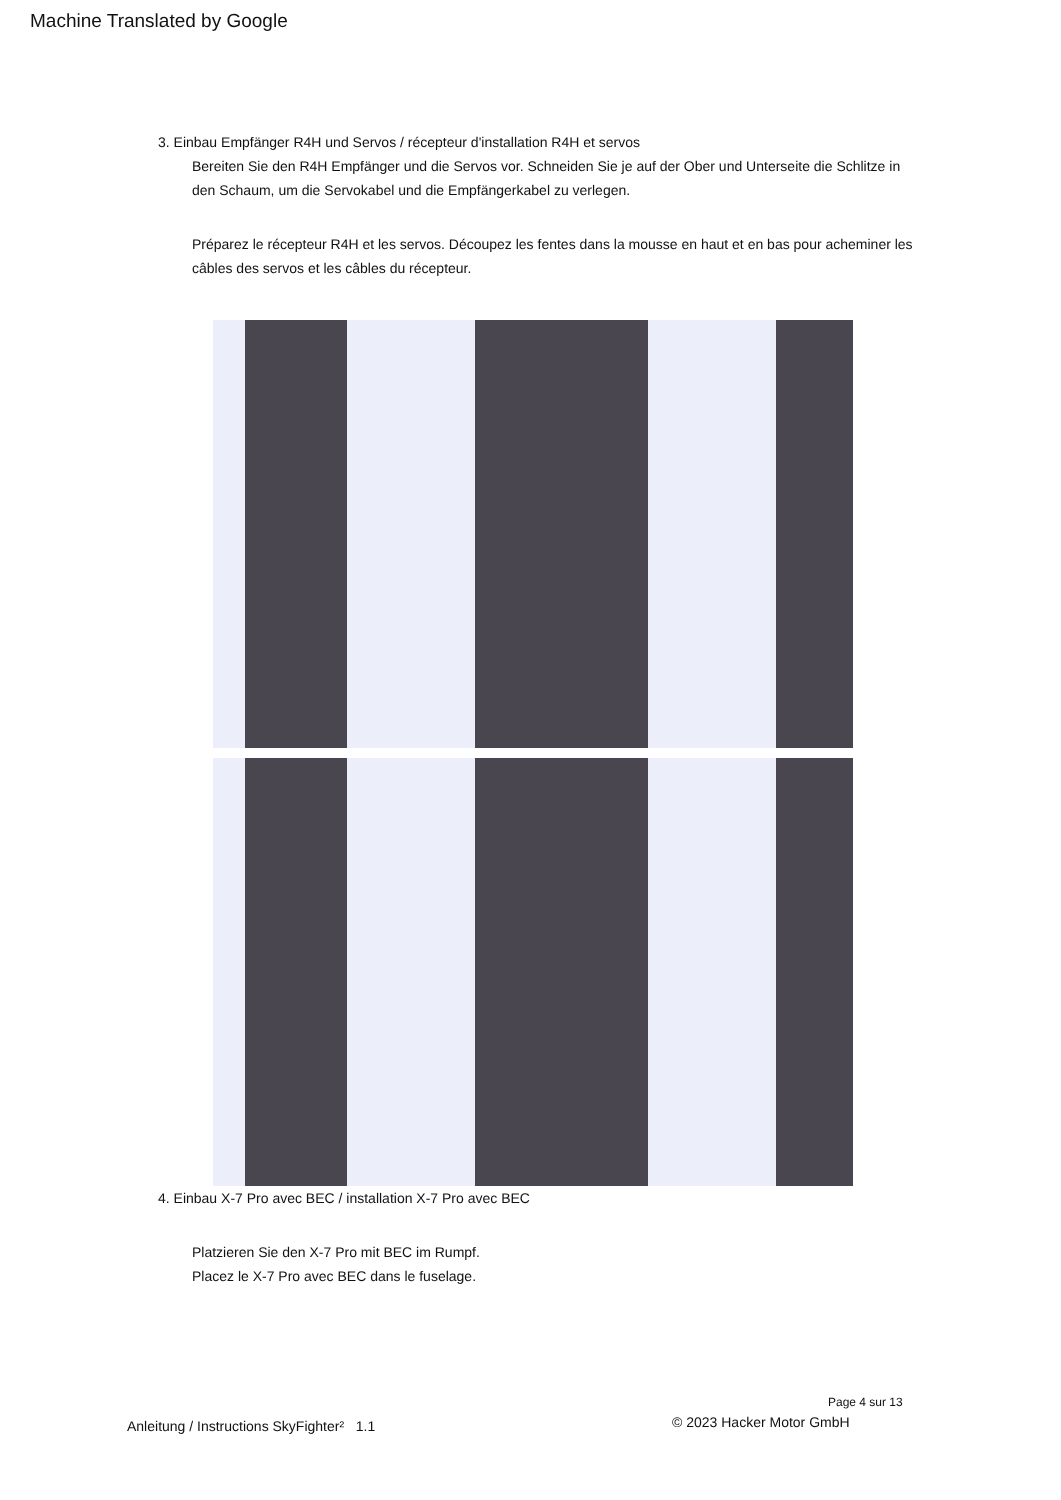Machine Translated by Google
3. Einbau Empfänger R4H und Servos / récepteur d'installation R4H et servos
Bereiten Sie den R4H Empfänger und die Servos vor. Schneiden Sie je auf der Ober und Unterseite die Schlitze in den Schaum, um die Servokabel und die Empfängerkabel zu verlegen.
Préparez le récepteur R4H et les servos. Découpez les fentes dans la mousse en haut et en bas pour acheminer les câbles des servos et les câbles du récepteur.
4. Einbau X-7 Pro avec BEC / installation X-7 Pro avec BEC
Platzieren Sie den X-7 Pro mit BEC im Rumpf.
Placez le X-7 Pro avec BEC dans le fuselage.
Page 4 sur 13
Anleitung / Instructions SkyFighter² 1.1
© 2023 Hacker Motor GmbH